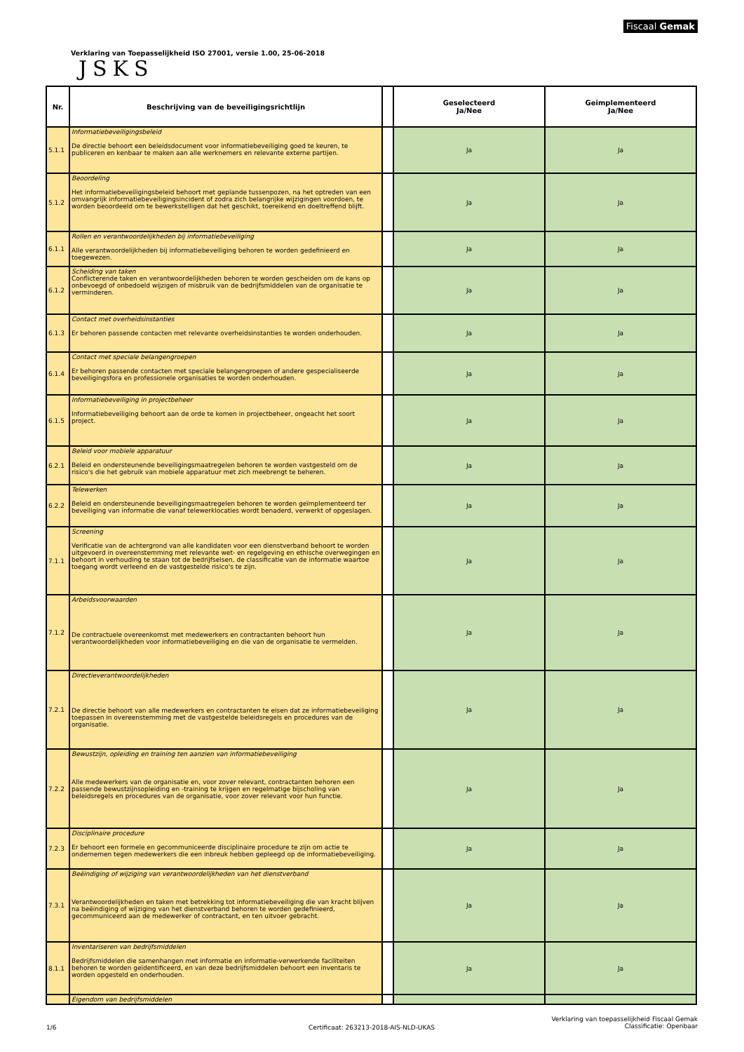Fiscaal Gemak
Verklaring van Toepasselijkheid ISO 27001, versie 1.00, 25-06-2018
JSKS
| Nr. | Beschrijving van de beveiligingsrichtlijn | | Geselecteerd Ja/Nee | Geïmplementeerd Ja/Nee |
| --- | --- | --- | --- | --- |
| 5.1.1 | Informatiebeveiligingsbeleid De directie behoort een beleidsdocument voor informatiebeveiliging goed te keuren, te publiceren en kenbaar te maken aan alle werknemers en relevante externe partijen. | | Ja | Ja |
| 5.1.2 | Beoordeling Het informatiebeveiligingsbeleid behoort met geplande tussenpozen, na het optreden van een omvangrijk informatiebeveiligingsincident of zodra zich belangrijke wijzigingen voordoen, te worden beoordeeld om te bewerkstelligen dat het geschikt, toereikend en doeltreffend blijft. | | Ja | Ja |
| 6.1.1 | Rollen en verantwoordelijkheden bij informatiebeveiliging Alle verantwoordelijkheden bij informatiebeveiliging behoren te worden gedefinieerd en toegewezen. | | Ja | Ja |
| 6.1.2 | Scheiding van taken Conflicterende taken en verantwoordelijkheden behoren te worden gescheiden om de kans op onbevoegd of onbedoeld wijzigen of misbruik van de bedrijfsmiddelen van de organisatie te verminderen. | | Ja | Ja |
| 6.1.3 | Contact met overheidsinstanties Er behoren passende contacten met relevante overheidsinstanties te worden onderhouden. | | Ja | Ja |
| 6.1.4 | Contact met speciale belangengroepen Er behoren passende contacten met speciale belangengroepen of andere gespecialiseerde beveiligingsfora en professionele organisaties te worden onderhouden. | | Ja | Ja |
| 6.1.5 | Informatiebeveiliging in projectbeheer Informatiebeveiliging behoort aan de orde te komen in projectbeheer, ongeacht het soort project. | | Ja | Ja |
| 6.2.1 | Beleid voor mobiele apparatuur Beleid en ondersteunende beveiligingsmaatregelen behoren te worden vastgesteld om de risico's die het gebruik van mobiele apparatuur met zich meebrengt te beheren. | | Ja | Ja |
| 6.2.2 | Telewerken Beleid en ondersteunende beveiligingsmaatregelen behoren te worden geïmplementeerd ter beveiliging van informatie die vanaf telewerklocaties wordt benaderd, verwerkt of opgeslagen. | | Ja | Ja |
| 7.1.1 | Screening Verificatie van de achtergrond van alle kandidaten voor een dienstverband behoort te worden uitgevoerd in overeenstemming met relevante wet- en regelgeving en ethische overwegingen en behoort in verhouding te staan tot de bedrijfseisen, de classificatie van de informatie waartoe toegang wordt verleend en de vastgestelde risico's te zijn. | | Ja | Ja |
| 7.1.2 | Arbeidsvoorwaarden De contractuele overeenkomst met medewerkers en contractanten behoort hun verantwoordelijkheden voor informatiebeveiliging en die van de organisatie te vermelden. | | Ja | Ja |
| 7.2.1 | Directieverantwoordelijkheden De directie behoort van alle medewerkers en contractanten te eisen dat ze informatiebeveiliging toepassen in overeenstemming met de vastgestelde beleidsregels en procedures van de organisatie. | | Ja | Ja |
| 7.2.2 | Bewustzijn, opleiding en training ten aanzien van informatiebeveiliging Alle medewerkers van de organisatie en, voor zover relevant, contractanten behoren een passende bewustzijnsopleiding en -training te krijgen en regelmatige bijscholing van beleidsregels en procedures van de organisatie, voor zover relevant voor hun functie. | | Ja | Ja |
| 7.2.3 | Disciplinaire procedure Er behoort een formele en gecommuniceerde disciplinaire procedure te zijn om actie te ondernemen tegen medewerkers die een inbreuk hebben gepleegd op de informatiebeveiliging. | | Ja | Ja |
| 7.3.1 | Beëindiging of wijziging van verantwoordelijkheden van het dienstverband Verantwoordelijkheden en taken met betrekking tot informatiebeveiliging die van kracht blijven na beëindiging of wijziging van het dienstverband behoren te worden gedefinieerd, gecommuniceerd aan de medewerker of contractant, en ten uitvoer gebracht. | | Ja | Ja |
| 8.1.1 | Inventariseren van bedrijfsmiddelen Bedrijfsmiddelen die samenhangen met informatie en informatie-verwerkende faciliteiten behoren te worden geïdentificeerd, en van deze bedrijfsmiddelen behoort een inventaris te worden opgesteld en onderhouden. | | Ja | Ja |
| | Eigendom van bedrijfsmiddelen | | | |
1/6
Certificaat: 263213-2018-AIS-NLD-UKAS
Verklaring van toepasselijkheid Fiscaal Gemak
Classificatie: Openbaar